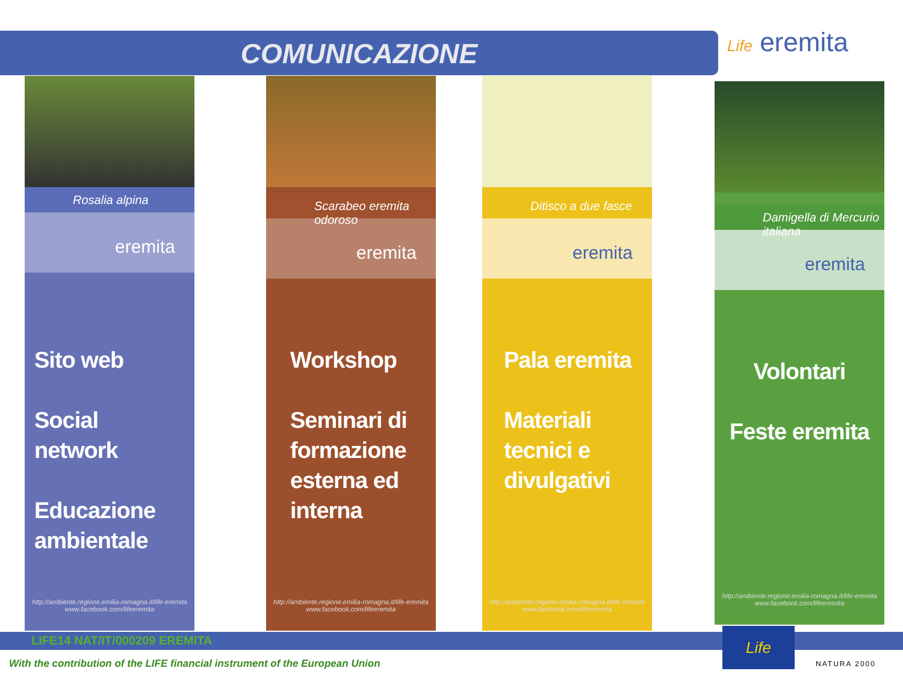COMUNICAZIONE Life eremita
Rosalia alpina
eremita
Sito web
Social network
Educazione ambientale
http://ambiente.regione.emilia-romagna.it/life-eremita
www.facebook.com/lifeeremita
Scarabeo eremita odoroso
eremita
Workshop
Seminari di formazione esterna ed interna
http://ambiente.regione.emilia-romagna.it/life-eremita
www.facebook.com/lifeeremita
Ditisco a due fasce
eremita
Pala eremita
Materiali tecnici e divulgativi
http://ambiente.regione.emilia-romagna.it/life-eremita
www.facebook.com/lifeeremita
Damigella di Mercurio italiana
eremita
Volontari
Feste eremita
http://ambiente.regione.emilia-romagna.it/life-eremita
www.facebook.com/lifeeremita
LIFE14 NAT/IT/000209 EREMITA
With the contribution of the LIFE financial instrument of the European Union
Life NATURA 2000